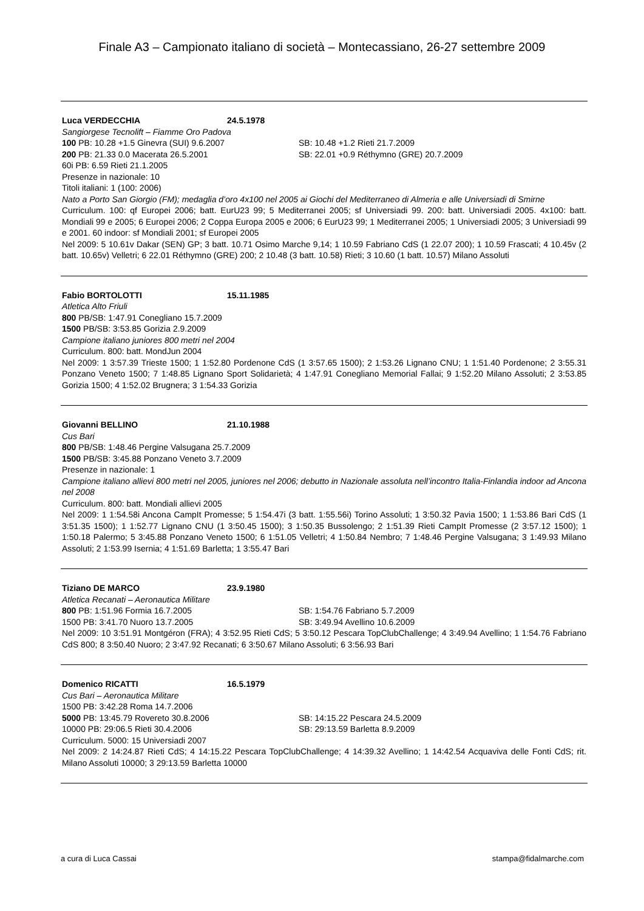Finale A3 – Campionato italiano di società – Montecassiano, 26-27 settembre 2009
Luca VERDECCHIA 24.5.1978
Sangiorgese Tecnolift – Fiamme Oro Padova
100 PB: 10.28 +1.5 Ginevra (SUI) 9.6.2007 SB: 10.48 +1.2 Rieti 21.7.2009
200 PB: 21.33 0.0 Macerata 26.5.2001 SB: 22.01 +0.9 Réthymno (GRE) 20.7.2009
60i PB: 6.59 Rieti 21.1.2005
Presenze in nazionale: 10
Titoli italiani: 1 (100: 2006)
Nato a Porto San Giorgio (FM); medaglia d’oro 4x100 nel 2005 ai Giochi del Mediterraneo di Almeria e alle Universiadi di Smirne
Curriculum. 100: qf Europei 2006; batt. EurU23 99; 5 Mediterranei 2005; sf Universiadi 99. 200: batt. Universiadi 2005. 4x100: batt. Mondiali 99 e 2005; 6 Europei 2006; 2 Coppa Europa 2005 e 2006; 6 EurU23 99; 1 Mediterranei 2005; 1 Universiadi 2005; 3 Universiadi 99 e 2001. 60 indoor: sf Mondiali 2001; sf Europei 2005
Nel 2009: 5 10.61v Dakar (SEN) GP; 3 batt. 10.71 Osimo Marche 9,14; 1 10.59 Fabriano CdS (1 22.07 200); 1 10.59 Frascati; 4 10.45v (2 batt. 10.65v) Velletri; 6 22.01 Réthymno (GRE) 200; 2 10.48 (3 batt. 10.58) Rieti; 3 10.60 (1 batt. 10.57) Milano Assoluti
Fabio BORTOLOTTI 15.11.1985
Atletica Alto Friuli
800 PB/SB: 1:47.91 Conegliano 15.7.2009
1500 PB/SB: 3:53.85 Gorizia 2.9.2009
Campione italiano juniores 800 metri nel 2004
Curriculum. 800: batt. MondJun 2004
Nel 2009: 1 3:57.39 Trieste 1500; 1 1:52.80 Pordenone CdS (1 3:57.65 1500); 2 1:53.26 Lignano CNU; 1 1:51.40 Pordenone; 2 3:55.31 Ponzano Veneto 1500; 7 1:48.85 Lignano Sport Solidarietà; 4 1:47.91 Conegliano Memorial Fallai; 9 1:52.20 Milano Assoluti; 2 3:53.85 Gorizia 1500; 4 1:52.02 Brugnera; 3 1:54.33 Gorizia
Giovanni BELLINO 21.10.1988
Cus Bari
800 PB/SB: 1:48.46 Pergine Valsugana 25.7.2009
1500 PB/SB: 3:45.88 Ponzano Veneto 3.7.2009
Presenze in nazionale: 1
Campione italiano allievi 800 metri nel 2005, juniores nel 2006; debutto in Nazionale assoluta nell’incontro Italia-Finlandia indoor ad Ancona nel 2008
Curriculum. 800: batt. Mondiali allievi 2005
Nel 2009: 1 1:54.58i Ancona CampIt Promesse; 5 1:54.47i (3 batt. 1:55.56i) Torino Assoluti; 1 3:50.32 Pavia 1500; 1 1:53.86 Bari CdS (1 3:51.35 1500); 1 1:52.77 Lignano CNU (1 3:50.45 1500); 3 1:50.35 Bussolengo; 2 1:51.39 Rieti CampIt Promesse (2 3:57.12 1500); 1 1:50.18 Palermo; 5 3:45.88 Ponzano Veneto 1500; 6 1:51.05 Velletri; 4 1:50.84 Nembro; 7 1:48.46 Pergine Valsugana; 3 1:49.93 Milano Assoluti; 2 1:53.99 Isernia; 4 1:51.69 Barletta; 1 3:55.47 Bari
Tiziano DE MARCO 23.9.1980
Atletica Recanati – Aeronautica Militare
800 PB: 1:51.96 Formia 16.7.2005 SB: 1:54.76 Fabriano 5.7.2009
1500 PB: 3:41.70 Nuoro 13.7.2005 SB: 3:49.94 Avellino 10.6.2009
Nel 2009: 10 3:51.91 Montgéron (FRA); 4 3:52.95 Rieti CdS; 5 3:50.12 Pescara TopClubChallenge; 4 3:49.94 Avellino; 1 1:54.76 Fabriano CdS 800; 8 3:50.40 Nuoro; 2 3:47.92 Recanati; 6 3:50.67 Milano Assoluti; 6 3:56.93 Bari
Domenico RICATTI 16.5.1979
Cus Bari – Aeronautica Militare
1500 PB: 3:42.28 Roma 14.7.2006
5000 PB: 13:45.79 Rovereto 30.8.2006 SB: 14:15.22 Pescara 24.5.2009
10000 PB: 29:06.5 Rieti 30.4.2006 SB: 29:13.59 Barletta 8.9.2009
Curriculum. 5000: 15 Universiadi 2007
Nel 2009: 2 14:24.87 Rieti CdS; 4 14:15.22 Pescara TopClubChallenge; 4 14:39.32 Avellino; 1 14:42.54 Acquaviva delle Fonti CdS; rit. Milano Assoluti 10000; 3 29:13.59 Barletta 10000
a cura di Luca Cassai stampa@fidalmarche.com